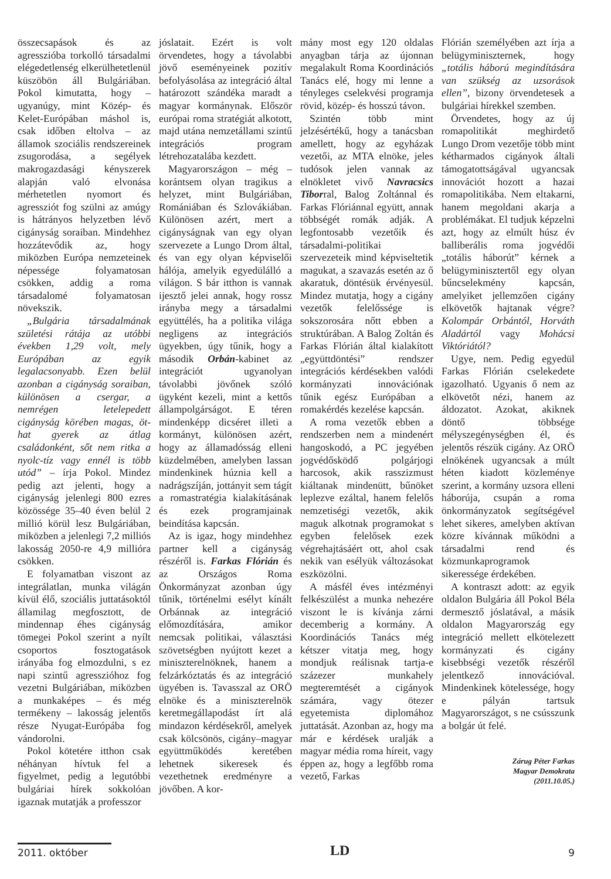összecsapások és az agresszióba torkolló társadalmi elégedetlenség elkerülhetetlenül küszöbön áll Bulgáriában. Pokol kimutatta, hogy – ugyanúgy, mint Közép- és Kelet-Európában máshol is, csak időben eltolva – az államok szociális rendszereinek zsugorodása, a segélyek makrogazdasági kényszerek alapján való elvonása mérhetetlen nyomort és agressziót fog szülni az amúgy is hátrányos helyzetben lévő cigányság soraiban. Mindehhez hozzátevődik az, hogy miközben Európa nemzeteinek népessége folyamatosan csökken, addig a roma társadalomé folyamatosan növekszik.
„Bulgária társadalmának születési rátája az utóbbi években 1,29 volt, mely Európában az egyik legalacsonyabb. Ezen belül azonban a cigányság soraiban, különösen a csergar, a nemrégen letelepedett cigányság körében magas, öt-hat gyerek az átlag családonként, sőt nem ritka a nyolc-tíz vagy ennél is több utód” – írja Pokol. Mindez pedig azt jelenti, hogy a cigányság jelenlegi 800 ezres közössége 35–40 éven belül 2 millió körül lesz Bulgáriában, miközben a jelenlegi 7,2 milliós lakosság 2050-re 4,9 millióra csökken.
E folyamatban viszont az integrálatlan, munka világán kívül élő, szociális juttatásoktól államilag megfosztott, de mindennap éhes cigányság tömegei Pokol szerint a nyílt csoportos fosztogatások irányába fog elmozdulni, s ez napi szintű agresszióhoz fog vezetni Bulgáriában, miközben a munkaképes – és még termékeny – lakosság jelentős része Nyugat-Európába fog vándorolni.
Pokol kötetére itthon csak néhányan hívtuk fel a figyelmet, pedig a legutóbbi bulgáriai hírek sokkolóan igaznak mutatják a professzor
jóslatait. Ezért is volt örvendetes, hogy a távolabbi jövő eseményeinek pozitív befolyásolása az integráció által határozott szándéka maradt a magyar kormánynak. Először európai roma stratégiát alkotott, majd utána nemzetállami szintű integrációs program létrehozatalába kezdett.
Magyarországon – még – korántsem olyan tragikus a helyzet, mint Bulgáriában, Romániában és Szlovákiában. Különösen azért, mert a cigányságnak van egy olyan szervezete a Lungo Drom által, és van egy olyan képviselői hálója, amelyik egyedülálló a világon. S bár itthon is vannak ijesztő jelei annak, hogy rossz irányba megy a társadalmi együttélés, ha a politika világa negligens az integrációs ügyekben, úgy tűnik, hogy a második Orbán-kabinet az integrációt ugyanolyan távolabbi jövőnek szóló ügyként kezeli, mint a kettős állampolgárságot. E téren mindenképp dicséret illeti a kormányt, különösen azért, hogy az államadósság elleni küzdelmében, amelyben lassan mindenkinek húznia kell a nadrágszíján, jottányit sem tágít a romastratégia kialakításának és ezek programjainak beindítása kapcsán.
Az is igaz, hogy mindehhez partner kell a cigányság részéről is. Farkas Flórián és az Országos Roma Önkormányzat azonban úgy tűnik, történelmi esélyt kínált Orbánnak az integráció előmozdítására, amikor nemcsak politikai, választási szövetségben nyújtott kezet a miniszterelnöknek, hanem a felzárkóztatás és az integráció ügyében is. Tavasszal az ORÖ elnöke és a miniszterelnök keretmegállapodást írt alá mindazon kérdésekről, amelyek csak kölcsönös, cigány–magyar együttműködés keretében lehetnek sikeresek és vezethetnek eredményre a jövőben. A kor-
mány most egy 120 oldalas anyagban tárja az újonnan megalakult Roma Koordinációs Tanács elé, hogy mi lenne a tényleges cselekvési programja rövid, közép- és hosszú távon.
Szintén több mint jelzésértékű, hogy a tanácsban amellett, hogy az egyházak vezetői, az MTA elnöke, jeles tudósok jelen vannak az elnökletet vivő Navracsics Tiborral, Balog Zoltánnal és Farkas Flóriánnal együtt, annak többségét romák adják. A legfontosabb vezetőik és társadalmi-politikai szervezeteik mind képviseltetik magukat, a szavazás esetén az ő akaratuk, döntésük érvényesül. Mindez mutatja, hogy a cigány vezetők felelőssége is sokszorosára nőtt ebben a struktúrában. A Balog Zoltán és Farkas Flórián által kialakított „együttdöntési” rendszer integrációs kérdésekben valódi kormányzati innovációnak tűnik egész Európában a romakérdés kezelése kapcsán.
A roma vezetők ebben a rendszerben nem a mindenért hangoskodó, a PC jegyében jogvédősködő polgárjogi harcosok, akik rasszizmust kiáltanak mindenütt, bűnöket leplezve ezáltal, hanem felelős nemzetiségi vezetők, akik maguk alkotnak programokat s egyben felelősek ezek végrehajtásáért ott, ahol csak nekik van esélyük változásokat eszközölni.
A másfél éves intézményi felkészülést a munka nehezére viszont le is kívánja zárni decemberig a kormány. A Koordinációs Tanács még kétszer vitatja meg, hogy mondjuk reálisnak tartja-e százezer munkahely megteremtését a cigányok számára, vagy ötezer egyetemista diplomához juttatását. Azonban az, hogy ma már e kérdések uralják a magyar média roma híreit, vagy éppen az, hogy a legfőbb roma vezető, Farkas
Flórián személyében azt írja a belügyminiszternek, hogy „totális háború megindítására van szükség az uzsorások ellen”, bizony örvendetesek a bulgáriai hírekkel szemben.
Örvendetes, hogy az új romapolitikát meghirdető Lungo Drom vezetője több mint kétharmados cigányok általi támogatottságával ugyancsak innovációt hozott a hazai romapolitikába. Nem eltakarni, hanem megoldani akarja a problémákat. El tudjuk képzelni azt, hogy az elmúlt húsz év balliberális roma jogvédői „totális háborút” kérnek a belügyminisztertől egy olyan bűncselekmény kapcsán, amelyiket jellemzően cigány elkövetők hajtanak végre? Kolompár Orbántól, Horváth Aladártól vagy Mohácsi Viktóriától?
Ugye, nem. Pedig egyedül Farkas Flórián cselekedete igazolható. Ugyanis ő nem az elkövetőt nézi, hanem az áldozatot. Azokat, akiknek döntő többsége mélyszegénységben él, és jelentős részük cigány. Az ORÖ elnökének ugyancsak a múlt héten kiadott közleménye szerint, a kormány uzsora elleni háborúja, csupán a roma önkormányzatok segítségével lehet sikeres, amelyben aktívan közre kívánnak működni a társadalmi rend és közmunkaprogramok sikeressége érdekében.
A kontraszt adott: az egyik oldalon Bulgária áll Pokol Béla dermesztő jóslatával, a másik oldalon Magyarország egy integráció mellett elkötelezett kormányzati és cigány kisebbségi vezetők részéről jelentkező innovációval. Mindenkinek kötelessége, hogy e pályán tartsuk Magyarországot, s ne csússzunk a bolgár út felé.
Zárug Péter Farkas
Magyar Demokrata
(2011.10.05.)
2011. október LD 9